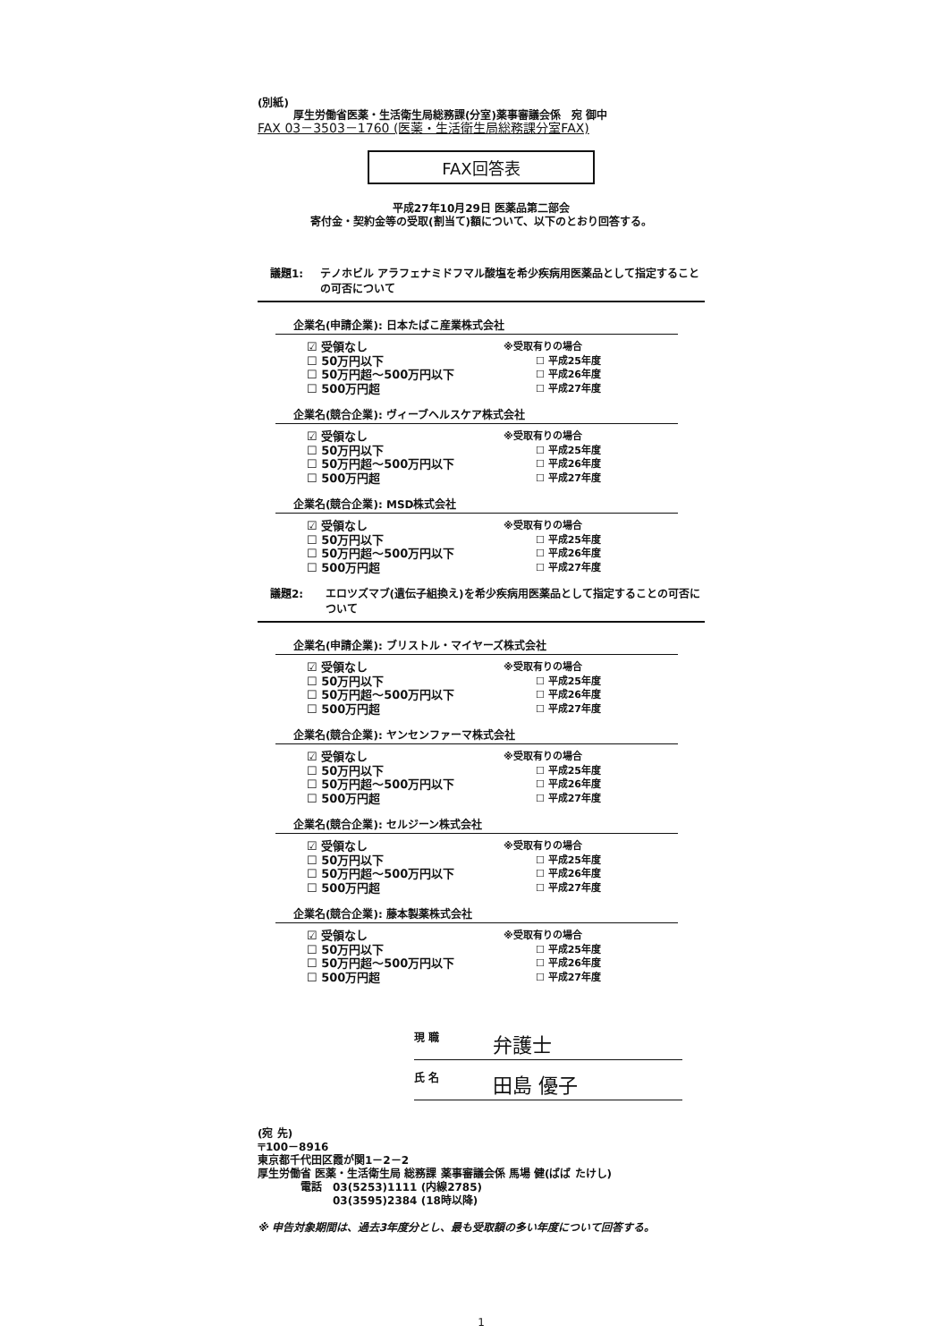(別紙)
厚生労働省医薬・生活衛生局総務課(分室)薬事審議会係　宛 御中
FAX 03－3503－1760 (医薬・生活衛生局総務課分室FAX)
FAX回答表
平成27年10月29日 医薬品第二部会
寄付金・契約金等の受取(割当て)額について、以下のとおり回答する。
議題1: テノホビル アラフェナミドフマル酸塩を希少疾病用医薬品として指定することの可否について
企業名(申請企業): 日本たばこ産業株式会社
☑ 受領なし
☐ 50万円以下
☐ 50万円超～500万円以下
☐ 500万円超
※受取有りの場合
☐ 平成25年度
☐ 平成26年度
☐ 平成27年度
企業名(競合企業): ヴィーブヘルスケア株式会社
☑ 受領なし
☐ 50万円以下
☐ 50万円超～500万円以下
☐ 500万円超
※受取有りの場合
☐ 平成25年度
☐ 平成26年度
☐ 平成27年度
企業名(競合企業): MSD株式会社
☑ 受領なし
☐ 50万円以下
☐ 50万円超～500万円以下
☐ 500万円超
※受取有りの場合
☐ 平成25年度
☐ 平成26年度
☐ 平成27年度
議題2: エロツズマブ(遺伝子組換え)を希少疾病用医薬品として指定することの可否について
企業名(申請企業): ブリストル・マイヤーズ株式会社
☑ 受領なし
☐ 50万円以下
☐ 50万円超～500万円以下
☐ 500万円超
※受取有りの場合
☐ 平成25年度
☐ 平成26年度
☐ 平成27年度
企業名(競合企業): ヤンセンファーマ株式会社
☑ 受領なし
☐ 50万円以下
☐ 50万円超～500万円以下
☐ 500万円超
※受取有りの場合
☐ 平成25年度
☐ 平成26年度
☐ 平成27年度
企業名(競合企業): セルジーン株式会社
☑ 受領なし
☐ 50万円以下
☐ 50万円超～500万円以下
☐ 500万円超
※受取有りの場合
☐ 平成25年度
☐ 平成26年度
☐ 平成27年度
企業名(競合企業): 藤本製薬株式会社
☑ 受領なし
☐ 50万円以下
☐ 50万円超～500万円以下
☐ 500万円超
※受取有りの場合
☐ 平成25年度
☐ 平成26年度
☐ 平成27年度
現 職 弁護士
氏 名 田島 優子
(宛 先)
〒100－8916
東京都千代田区霞が関1－2－2
厚生労働省 医薬・生活衛生局 総務課 薬事審議会係 馬場 健(ばば たけし)
　　　　電話　03(5253)1111 (内線2785)
　　　　　　　03(3595)2384 (18時以降)
※ 申告対象期間は、過去3年度分とし、最も受取額の多い年度について回答する。
1